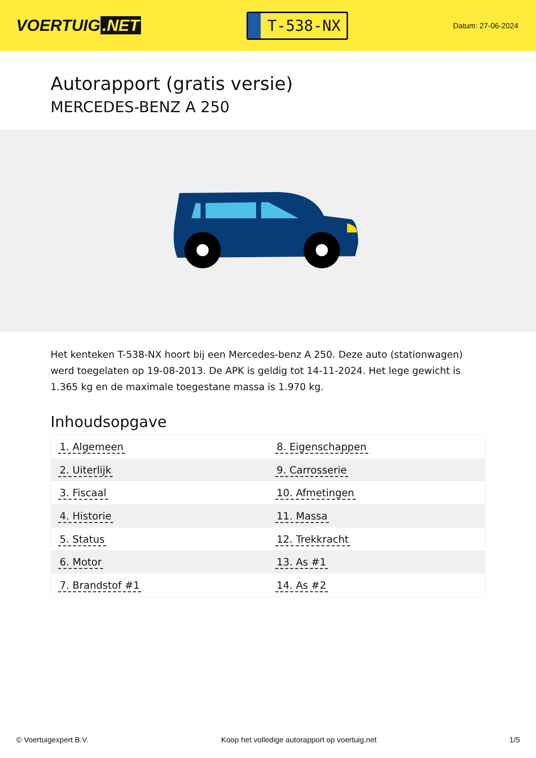VOERTUIG.NET
T-538-NX
Datum: 27-06-2024
Autorapport (gratis versie)
MERCEDES-BENZ A 250
Het kenteken T-538-NX hoort bij een Mercedes-benz A 250. Deze auto (stationwagen) werd toegelaten op 19-08-2013. De APK is geldig tot 14-11-2024. Het lege gewicht is 1.365 kg en de maximale toegestane massa is 1.970 kg.
Inhoudsopgave
| 1. Algemeen | 8. Eigenschappen |
| 2. Uiterlijk | 9. Carrosserie |
| 3. Fiscaal | 10. Afmetingen |
| 4. Historie | 11. Massa |
| 5. Status | 12. Trekkracht |
| 6. Motor | 13. As #1 |
| 7. Brandstof #1 | 14. As #2 |
© Voertuigexpert B.V. Koop het volledige autorapport op voertuig.net 1/5